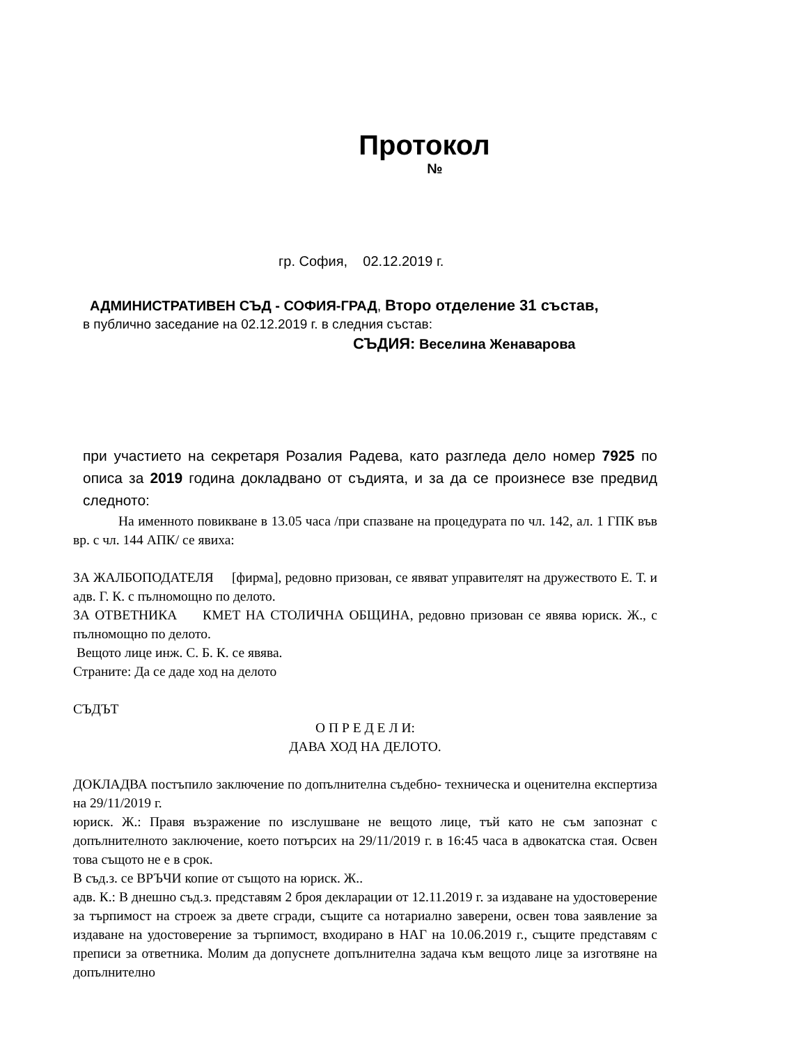Протокол
№
гр. София, 02.12.2019 г.
АДМИНИСТРАТИВЕН СЪД - СОФИЯ-ГРАД, Второ отделение 31 състав,
в публично заседание на 02.12.2019 г. в следния състав:
СЪДИЯ: Веселина Женаварова
при участието на секретаря Розалия Радева, като разгледа дело номер 7925 по описа за 2019 година докладвано от съдията, и за да се произнесе взе предвид следното:
На именното повикване в 13.05 часа /при спазване на процедурата по чл. 142, ал. 1 ГПК във вр. с чл. 144 АПК/ се явиха:
ЗА ЖАЛБОПОДАТЕЛЯ [фирма], редовно призован, се явяват управителят на дружеството Е. Т. и адв. Г. К. с пълномощно по делото.
ЗА ОТВЕТНИКА КМЕТ НА СТОЛИЧНА ОБЩИНА, редовно призован се явява юриск. Ж., с пълномощно по делото.
Вещото лице инж. С. Б. К. се явява.
Страните: Да се даде ход на делото
СЪДЪТ
О П Р Е Д Е Л И:
ДАВА ХОД НА ДЕЛОТО.
ДОКЛАДВА постъпило заключение по допълнителна съдебно- техническа и оценителна експертиза на 29/11/2019 г.
юриск. Ж.: Правя възражение по изслушване не вещото лице, тъй като не съм запознат с допълнителното заключение, което потърсих на 29/11/2019 г. в 16:45 часа в адвокатска стая. Освен това същото не е в срок.
В съд.з. се ВРЪЧИ копие от същото на юриск. Ж..
адв. К.: В днешно съд.з. представям 2 броя декларации от 12.11.2019 г. за издаване на удостоверение за търпимост на строеж за двете сгради, същите са нотариално заверени, освен това заявление за издаване на удостоверение за търпимост, входирано в НАГ на 10.06.2019 г., същите представям с преписи за ответника. Молим да допуснете допълнителна задача към вещото лице за изготвяне на допълнително